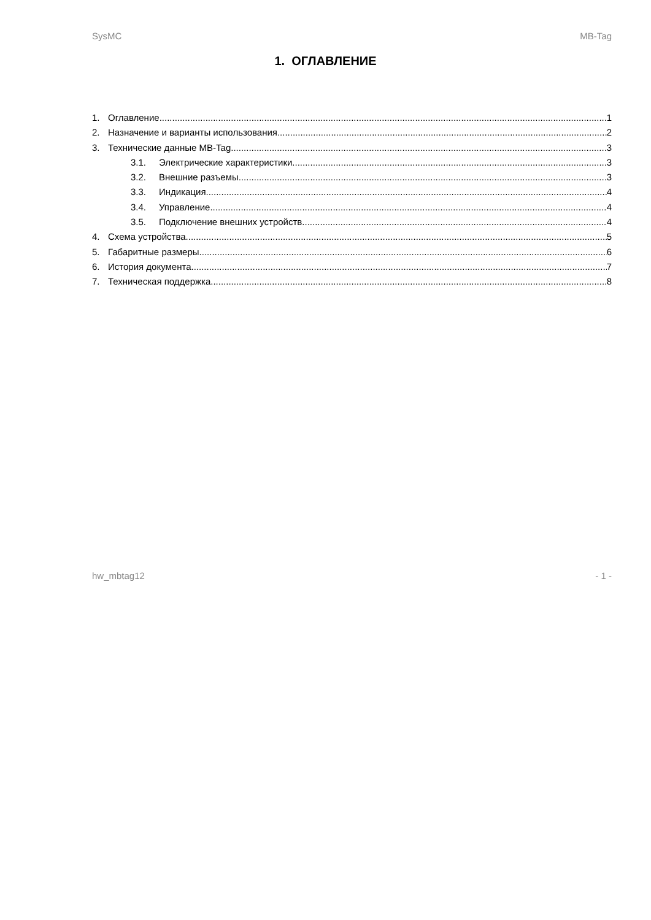SysMC MB-Tag
1. ОГЛАВЛЕНИЕ
1. Оглавление 1
2. Назначение и варианты использования 2
3. Технические данные MB-Tag 3
3.1. Электрические характеристики 3
3.2. Внешние разъемы 3
3.3. Индикация 4
3.4. Управление 4
3.5. Подключение внешних устройств 4
4. Схема устройства 5
5. Габаритные размеры 6
6. История документа 7
7. Техническая поддержка 8
hw_mbtag12 - 1 -